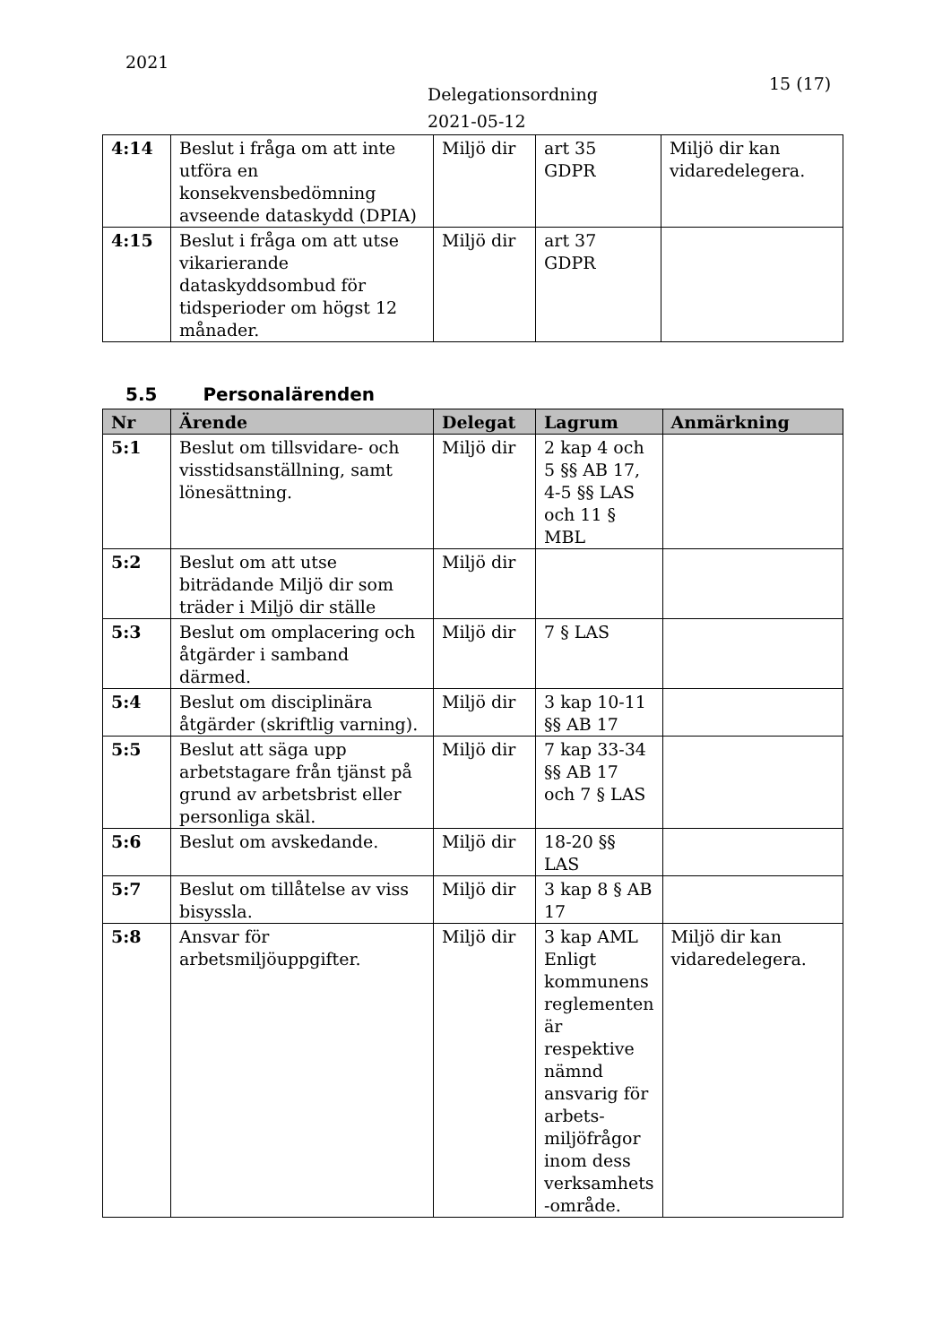2021
Delegationsordning
2021-05-12
15 (17)
| 4:14 | Beslut i fråga om att inte utföra en konsekvensbedömning avseende dataskydd (DPIA) | Miljö dir | art 35 GDPR | Miljö dir kan vidaredelegera. |
| 4:15 | Beslut i fråga om att utse vikarierande dataskyddsombud för tidsperioder om högst 12 månader. | Miljö dir | art 37 GDPR | |
5.5 Personalärenden
| Nr | Ärende | Delegat | Lagrum | Anmärkning |
| --- | --- | --- | --- | --- |
| 5:1 | Beslut om tillsvidare- och visstidsanställning, samt lönesättning. | Miljö dir | 2 kap 4 och 5 §§ AB 17, 4-5 §§ LAS och 11 § MBL | |
| 5:2 | Beslut om att utse biträdande Miljö dir som träder i Miljö dir ställe | Miljö dir | | |
| 5:3 | Beslut om omplacering och åtgärder i samband därmed. | Miljö dir | 7 § LAS | |
| 5:4 | Beslut om disciplinära åtgärder (skriftlig varning). | Miljö dir | 3 kap 10-11 §§ AB 17 | |
| 5:5 | Beslut att säga upp arbetstagare från tjänst på grund av arbetsbrist eller personliga skäl. | Miljö dir | 7 kap 33-34 §§ AB 17 och 7 § LAS | |
| 5:6 | Beslut om avskedande. | Miljö dir | 18-20 §§ LAS | |
| 5:7 | Beslut om tillåtelse av viss bisyssla. | Miljö dir | 3 kap 8 § AB 17 | |
| 5:8 | Ansvar för arbetsmiljöuppgifter. | Miljö dir | 3 kap AML Enligt kommunens reglementen är respektive nämnd ansvarig för arbets-miljöfrågor inom dess verksamhets -område. | Miljö dir kan vidaredelegera. |